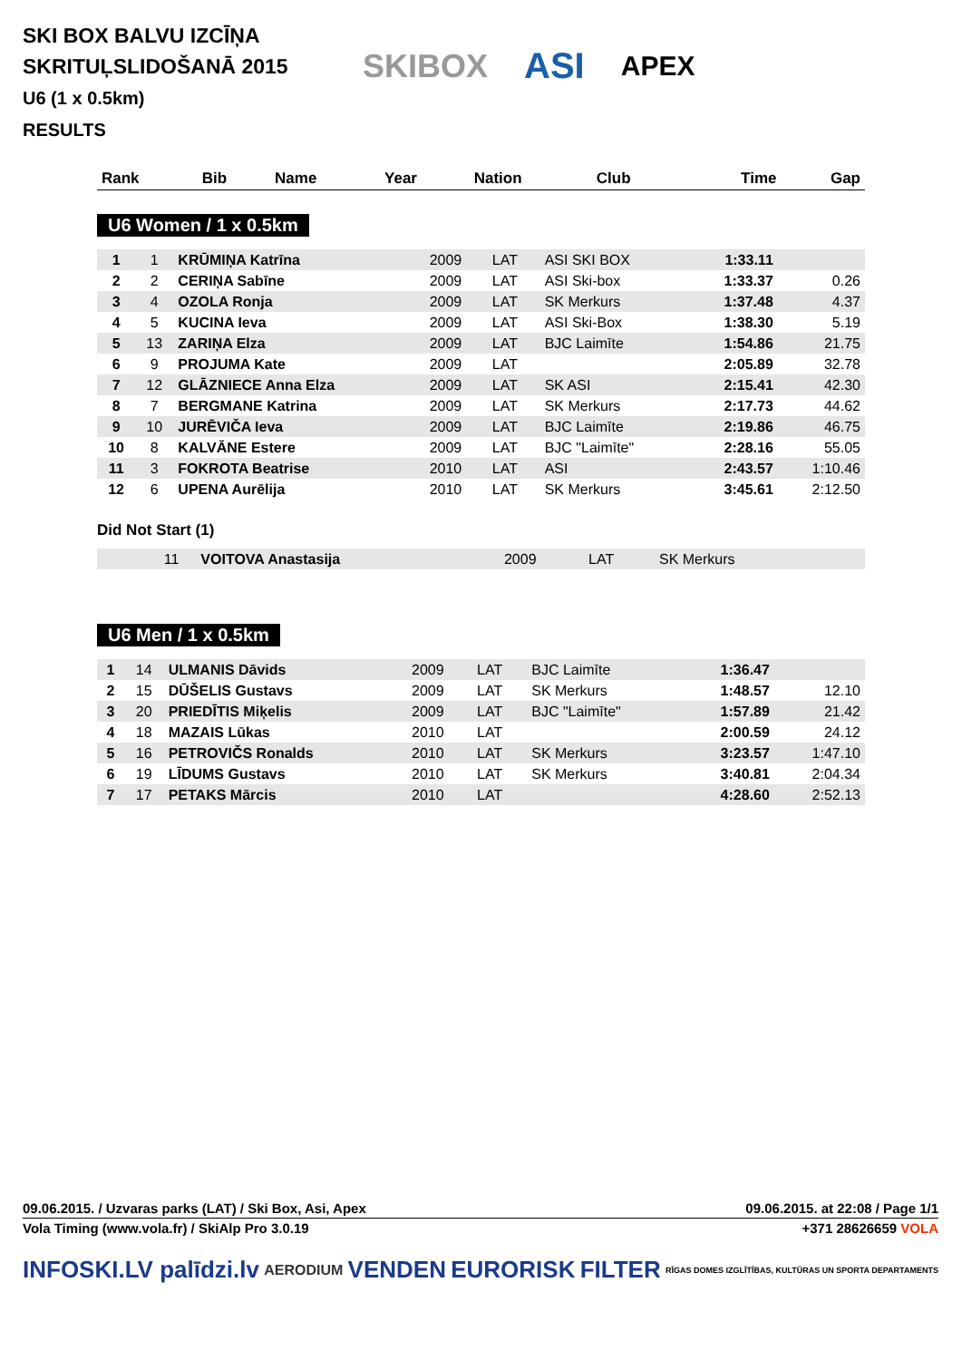SKI BOX BALVU IZCĪŅA
SKRITUĻSLIDOŠANĀ 2015
U6 (1 x 0.5km)
RESULTS
SKIBOX ASI APEX
| Rank | Bib | Name | Year | Nation | Club | Time | Gap |
| --- | --- | --- | --- | --- | --- | --- | --- |
U6 Women / 1 x 0.5km
| 1 | 1 | KRŪMIŅA Katrīna | 2009 | LAT | ASI SKI BOX | 1:33.11 | |
| 2 | 2 | CERIŅA Sabīne | 2009 | LAT | ASI Ski-box | 1:33.37 | 0.26 |
| 3 | 4 | OZOLA Ronja | 2009 | LAT | SK Merkurs | 1:37.48 | 4.37 |
| 4 | 5 | KUCINA Ieva | 2009 | LAT | ASI Ski-Box | 1:38.30 | 5.19 |
| 5 | 13 | ZARIŅA Elza | 2009 | LAT | BJC Laimīte | 1:54.86 | 21.75 |
| 6 | 9 | PROJUMA Kate | 2009 | LAT | | 2:05.89 | 32.78 |
| 7 | 12 | GLĀZNIECE Anna Elza | 2009 | LAT | SK ASI | 2:15.41 | 42.30 |
| 8 | 7 | BERGMANE Katrina | 2009 | LAT | SK Merkurs | 2:17.73 | 44.62 |
| 9 | 10 | JURĒVIČA Ieva | 2009 | LAT | BJC Laimīte | 2:19.86 | 46.75 |
| 10 | 8 | KALVĀNE Estere | 2009 | LAT | BJC "Laimīte" | 2:28.16 | 55.05 |
| 11 | 3 | FOKROTA Beatrise | 2010 | LAT | ASI | 2:43.57 | 1:10.46 |
| 12 | 6 | UPENA Aurēlija | 2010 | LAT | SK Merkurs | 3:45.61 | 2:12.50 |
Did Not Start (1)
| | 11 | VOITOVA Anastasija | 2009 | LAT | SK Merkurs | | |
U6 Men / 1 x 0.5km
| 1 | 14 | ULMANIS Dāvids | 2009 | LAT | BJC Laimīte | 1:36.47 | |
| 2 | 15 | DŪŠELIS Gustavs | 2009 | LAT | SK Merkurs | 1:48.57 | 12.10 |
| 3 | 20 | PRIEDĪTIS Miķelis | 2009 | LAT | BJC "Laimīte" | 1:57.89 | 21.42 |
| 4 | 18 | MAZAIS Lūkas | 2010 | LAT | | 2:00.59 | 24.12 |
| 5 | 16 | PETROVIČS Ronalds | 2010 | LAT | SK Merkurs | 3:23.57 | 1:47.10 |
| 6 | 19 | LĪDUMS Gustavs | 2010 | LAT | SK Merkurs | 3:40.81 | 2:04.34 |
| 7 | 17 | PETAKS Mārcis | 2010 | LAT | | 4:28.60 | 2:52.13 |
09.06.2015. / Uzvaras parks (LAT) / Ski Box, Asi, Apex 09.06.2015. at 22:08 / Page 1/1
Vola Timing (www.vola.fr) / SkiAlp Pro 3.0.19 +371 28626659 VOLA
INFOSKI.LV palīdzi.lv AERODIUM VENDEN EURORISK FILTER RĪGAS DOMES IZGLĪTĪBAS, KULTŪRAS UN SPORTA DEPARTAMENTS